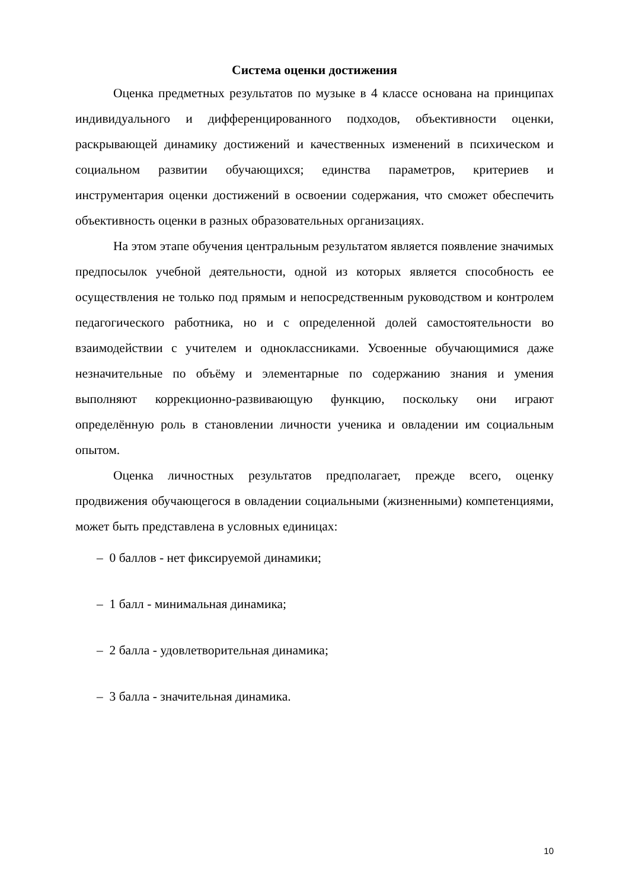Система оценки достижения
Оценка предметных результатов по музыке в 4 классе основана на принципах индивидуального и дифференцированного подходов, объективности оценки, раскрывающей динамику достижений и качественных изменений в психическом и социальном развитии обучающихся; единства параметров, критериев и инструментария оценки достижений в освоении содержания, что сможет обеспечить объективность оценки в разных образовательных организациях.
На этом этапе обучения центральным результатом является появление значимых предпосылок учебной деятельности, одной из которых является способность ее осуществления не только под прямым и непосредственным руководством и контролем педагогического работника, но и с определенной долей самостоятельности во взаимодействии с учителем и одноклассниками. Усвоенные обучающимися даже незначительные по объёму и элементарные по содержанию знания и умения выполняют коррекционно-развивающую функцию, поскольку они играют определённую роль в становлении личности ученика и овладении им социальным опытом.
Оценка личностных результатов предполагает, прежде всего, оценку продвижения обучающегося в овладении социальными (жизненными) компетенциями, может быть представлена в условных единицах:
– 0 баллов - нет фиксируемой динамики;
– 1 балл - минимальная динамика;
– 2 балла - удовлетворительная динамика;
– 3 балла - значительная динамика.
10